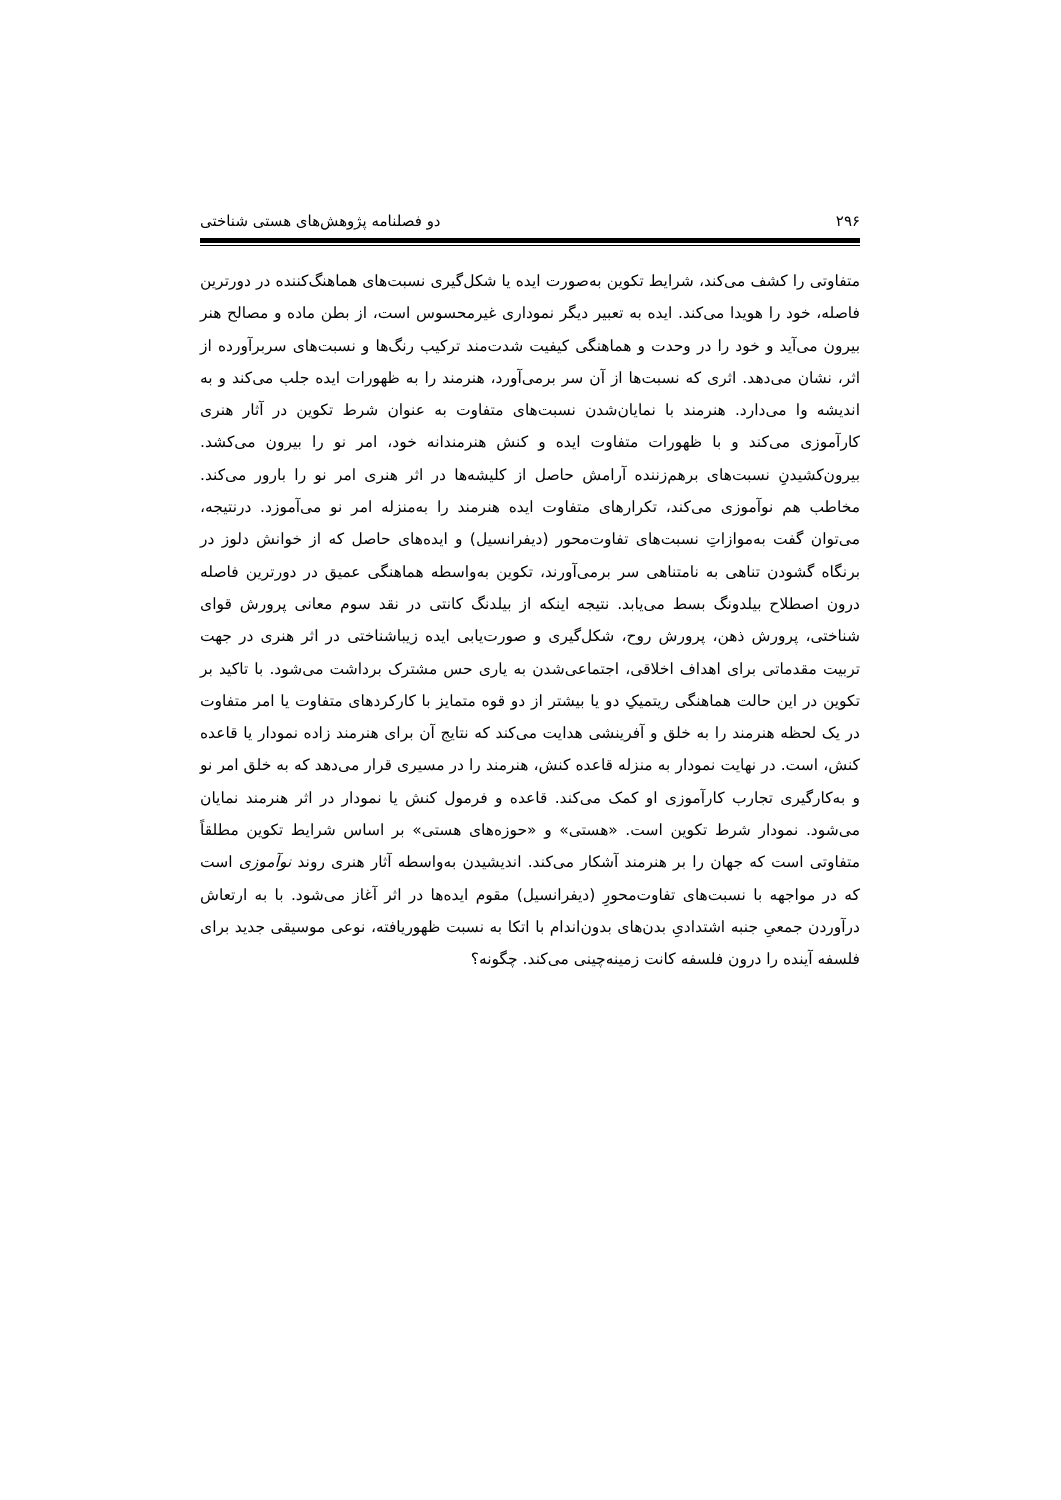۲۹۶ دو فصلنامه پژوهش‌های هستی شناختی
متفاوتی را کشف می‌کند، شرایط تکوین به‌صورت ایده یا شکل‌گیری نسبت‌های هماهنگ‌کننده در دورترین فاصله، خود را هویدا می‌کند. ایده به تعبیر دیگر نموداری غیرمحسوس است، از بطن ماده و مصالح هنر بیرون می‌آید و خود را در وحدت و هماهنگی کیفیت شدت‌مند ترکیب رنگ‌ها و نسبت‌های سربرآورده از اثر، نشان می‌دهد. اثری که نسبت‌ها از آن سر برمی‌آورد، هنرمند را به ظهورات ایده جلب می‌کند و به اندیشه وا می‌دارد. هنرمند با نمایان‌شدن نسبت‌های متفاوت به عنوان شرط تکوین در آثار هنری کارآموزی می‌کند و با ظهورات متفاوت ایده و کنش هنرمندانه خود، امر نو را بیرون می‌کشد. بیرون‌کشیدنِ نسبت‌های برهم‌زننده آرامش حاصل از کلیشه‌ها در اثر هنری امر نو را بارور می‌کند. مخاطب هم نوآموزی می‌کند، تکرارهای متفاوت ایده هنرمند را به‌منزله امر نو می‌آموزد. درنتیجه، می‌توان گفت به‌موازاتِ نسبت‌های تفاوت‌محور (دیفرانسیل) و ایده‌های حاصل که از خوانش دلوز در برنگاه گشودن تناهی به نامتناهی سر برمی‌آورند، تکوین به‌واسطه هماهنگی عمیق در دورترین فاصله درون اصطلاح بیلدونگ بسط می‌یابد. نتیجه اینکه از بیلدنگ کانتی در نقد سوم معانی پرورش قوای شناختی، پرورش ذهن، پرورش روح، شکل‌گیری و صورت‌یابی ایده زیباشناختی در اثر هنری در جهت تربیت مقدماتی برای اهداف اخلاقی، اجتماعی‌شدن به یاری حس مشترک برداشت می‌شود. با تاکید بر تکوین در این حالت هماهنگی ریتمیکِ دو یا بیشتر از دو قوه متمایز با کارکردهای متفاوت یا امر متفاوت در یک لحظه هنرمند را به خلق و آفرینشی هدایت می‌کند که نتایج آن برای هنرمند زاده نمودار یا قاعده کنش، است. در نهایت نمودار به منزله قاعده کنش، هنرمند را در مسیری قرار می‌دهد که به خلق امر نو و به‌کارگیری تجارب کارآموزی او کمک می‌کند. قاعده و فرمول کنش یا نمودار در اثر هنرمند نمایان می‌شود. نمودار شرط تکوین است. «هستی» و «حوزه‌های هستی» بر اساس شرایط تکوین مطلقاً متفاوتی است که جهان را بر هنرمند آشکار می‌کند. اندیشیدن به‌واسطه آثار هنری روند نوآموزی است که در مواجهه با نسبت‌های تفاوت‌محورِ (دیفرانسیل) مقوم ایده‌ها در اثر آغاز می‌شود. با به ارتعاش درآوردن جمعیِ جنبه اشتدادیِ بدن‌های بدون‌اندام با اتکا به نسبت ظهوریافته، نوعی موسیقی جدید برای فلسفه آینده را درون فلسفه کانت زمینه‌چینی می‌کند. چگونه؟